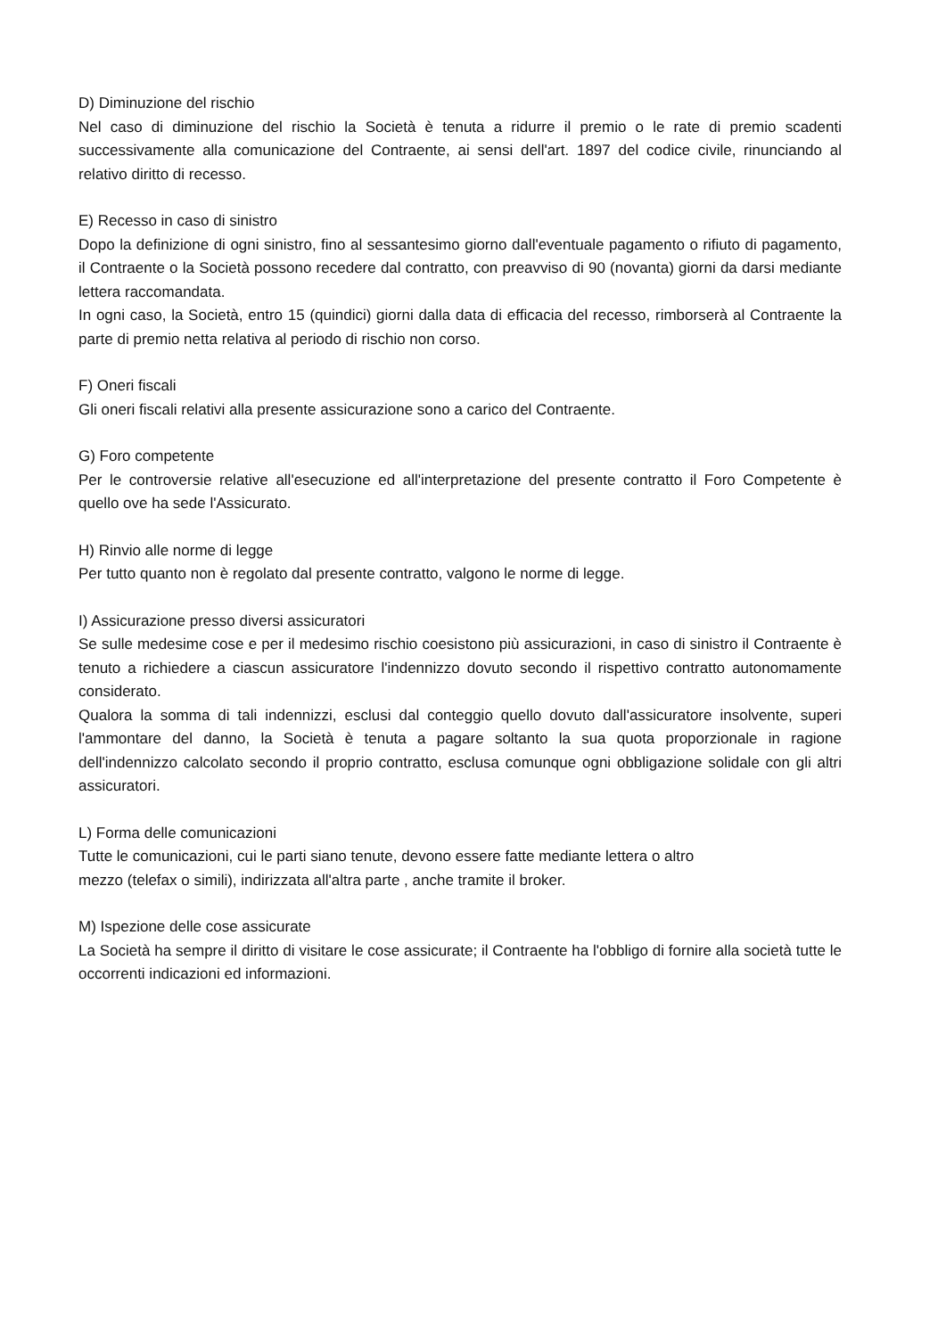D) Diminuzione del rischio
Nel caso di diminuzione del rischio la Società è tenuta a ridurre il premio o le rate di premio scadenti successivamente alla comunicazione del Contraente, ai sensi dell'art. 1897 del codice civile, rinunciando al relativo diritto di recesso.
E) Recesso in caso di sinistro
Dopo la definizione di ogni sinistro, fino al sessantesimo giorno dall'eventuale pagamento o rifiuto di pagamento, il Contraente o la Società possono recedere dal contratto, con preavviso di 90 (novanta) giorni da darsi mediante lettera raccomandata.
In ogni caso, la Società, entro 15 (quindici) giorni dalla data di efficacia del recesso, rimborserà al Contraente la parte di premio netta relativa al periodo di rischio non corso.
F) Oneri fiscali
Gli oneri fiscali relativi alla presente assicurazione sono a carico del Contraente.
G) Foro competente
Per le controversie relative all'esecuzione ed all'interpretazione del presente contratto il Foro Competente è quello ove ha sede l'Assicurato.
H) Rinvio alle norme di legge
Per tutto quanto non è regolato dal presente contratto, valgono le norme di legge.
I) Assicurazione presso diversi assicuratori
Se sulle medesime cose e per il medesimo rischio coesistono più assicurazioni, in caso di sinistro il Contraente è tenuto a richiedere a ciascun assicuratore l'indennizzo dovuto secondo il rispettivo contratto autonomamente considerato.
Qualora la somma di tali indennizzi, esclusi dal conteggio quello dovuto dall'assicuratore insolvente, superi l'ammontare del danno, la Società è tenuta a pagare soltanto la sua quota proporzionale in ragione dell'indennizzo calcolato secondo il proprio contratto, esclusa comunque ogni obbligazione solidale con gli altri assicuratori.
L) Forma delle comunicazioni
Tutte le comunicazioni, cui le parti siano tenute, devono essere fatte mediante lettera o altro
mezzo (telefax o simili), indirizzata all'altra parte , anche tramite il broker.
M) Ispezione delle cose assicurate
La Società ha sempre il diritto di visitare le cose assicurate; il Contraente ha l'obbligo di fornire alla società tutte le occorrenti indicazioni ed informazioni.